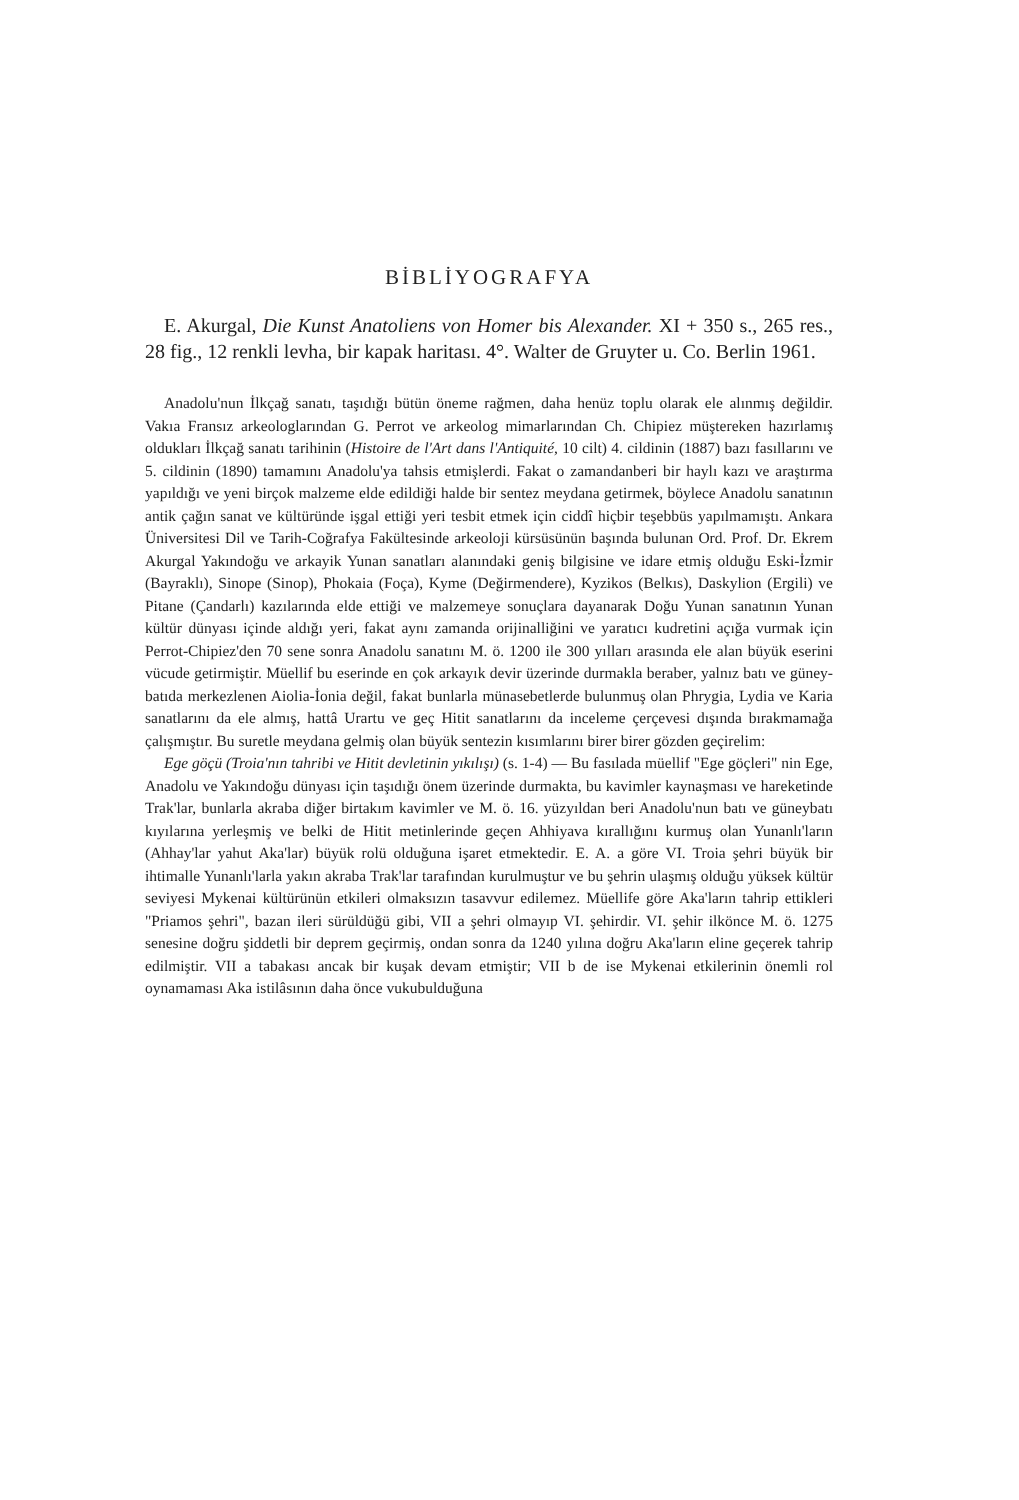BİBLİYOGRAFYA
E. Akurgal, Die Kunst Anatoliens von Homer bis Alexander. XI + 350 s., 265 res., 28 fig., 12 renkli levha, bir kapak haritası. 4°. Walter de Gruyter u. Co. Berlin 1961.
Anadolu'nun İlkçağ sanatı, taşıdığı bütün öneme rağmen, daha henüz toplu olarak ele alınmış değildir. Vakıa Fransız arkeologlarından G. Perrot ve arkeolog mimarlarından Ch. Chipiez müştereken hazırlamış oldukları İlkçağ sanatı tarihinin (Histoire de l'Art dans l'Antiquité, 10 cilt) 4. cildinin (1887) bazı fasıllarını ve 5. cildinin (1890) tamamını Anadolu'ya tahsis etmişlerdi. Fakat o zamandanberi bir haylı kazı ve araştırma yapıldığı ve yeni birçok malzeme elde edildiği halde bir sentez meydana getirmek, böylece Anadolu sanatının antik çağın sanat ve kültüründe işgal ettiği yeri tesbit etmek için ciddî hiçbir teşebbüs yapılmamıştı. Ankara Üniversitesi Dil ve Tarih-Coğrafya Fakültesinde arkeoloji kürsüsünün başında bulunan Ord. Prof. Dr. Ekrem Akurgal Yakındoğu ve arkayik Yunan sanatları alanındaki geniş bilgisine ve idare etmiş olduğu Eski-İzmir (Bayraklı), Sinope (Sinop), Phokaia (Foça), Kyme (Değirmendere), Kyzikos (Belkıs), Daskylion (Ergili) ve Pitane (Çandarlı) kazılarında elde ettiği ve malzemeye sonuçlara dayanarak Doğu Yunan sanatının Yunan kültür dünyası içinde aldığı yeri, fakat aynı zamanda orijinalliğini ve yaratıcı kudretini açığa vurmak için Perrot-Chipiez'den 70 sene sonra Anadolu sanatını M. ö. 1200 ile 300 yılları arasında ele alan büyük eserini vücude getirmiştir. Müellif bu eserinde en çok arkayık devir üzerinde durmakla beraber, yalnız batı ve güney-batıda merkezlenen Aiolia-İonia değil, fakat bunlarla münasebetlerde bulunmuş olan Phrygia, Lydia ve Karia sanatlarını da ele almış, hattâ Urartu ve geç Hitit sanatlarını da inceleme çerçevesi dışında bırakmamağa çalışmıştır. Bu suretle meydana gelmiş olan büyük sentezin kısımlarını birer birer gözden geçirelim:
Ege göçü (Troia'nın tahribi ve Hitit devletinin yıkılışı) (s. 1-4) — Bu fasılada müellif "Ege göçleri" nin Ege, Anadolu ve Yakındoğu dünyası için taşıdığı önem üzerinde durmakta, bu kavimler kaynaşması ve hareketinde Trak'lar, bunlarla akraba diğer birtakım kavimler ve M. ö. 16. yüzyıldan beri Anadolu'nun batı ve güneybatı kıyılarına yerleşmiş ve belki de Hitit metinlerinde geçen Ahhiyava kırallığını kurmuş olan Yunanlı'ların (Ahhay'lar yahut Aka'lar) büyük rolü olduğuna işaret etmektedir. E. A. a göre VI. Troia şehri büyük bir ihtimalle Yunanlı'larla yakın akraba Trak'lar tarafından kurulmuştur ve bu şehrin ulaşmış olduğu yüksek kültür seviyesi Mykenai kültürünün etkileri olmaksızın tasavvur edilemez. Müellife göre Aka'ların tahrip ettikleri "Priamos şehri", bazan ileri sürüldüğü gibi, VII a şehri olmayıp VI. şehirdir. VI. şehir ilkönce M. ö. 1275 senesine doğru şiddetli bir deprem geçirmiş, ondan sonra da 1240 yılına doğru Aka'ların eline geçerek tahrip edilmiştir. VII a tabakası ancak bir kuşak devam etmiştir; VII b de ise Mykenai etkilerinin önemli rol oynamaması Aka istilâsının daha önce vukubulduğuna